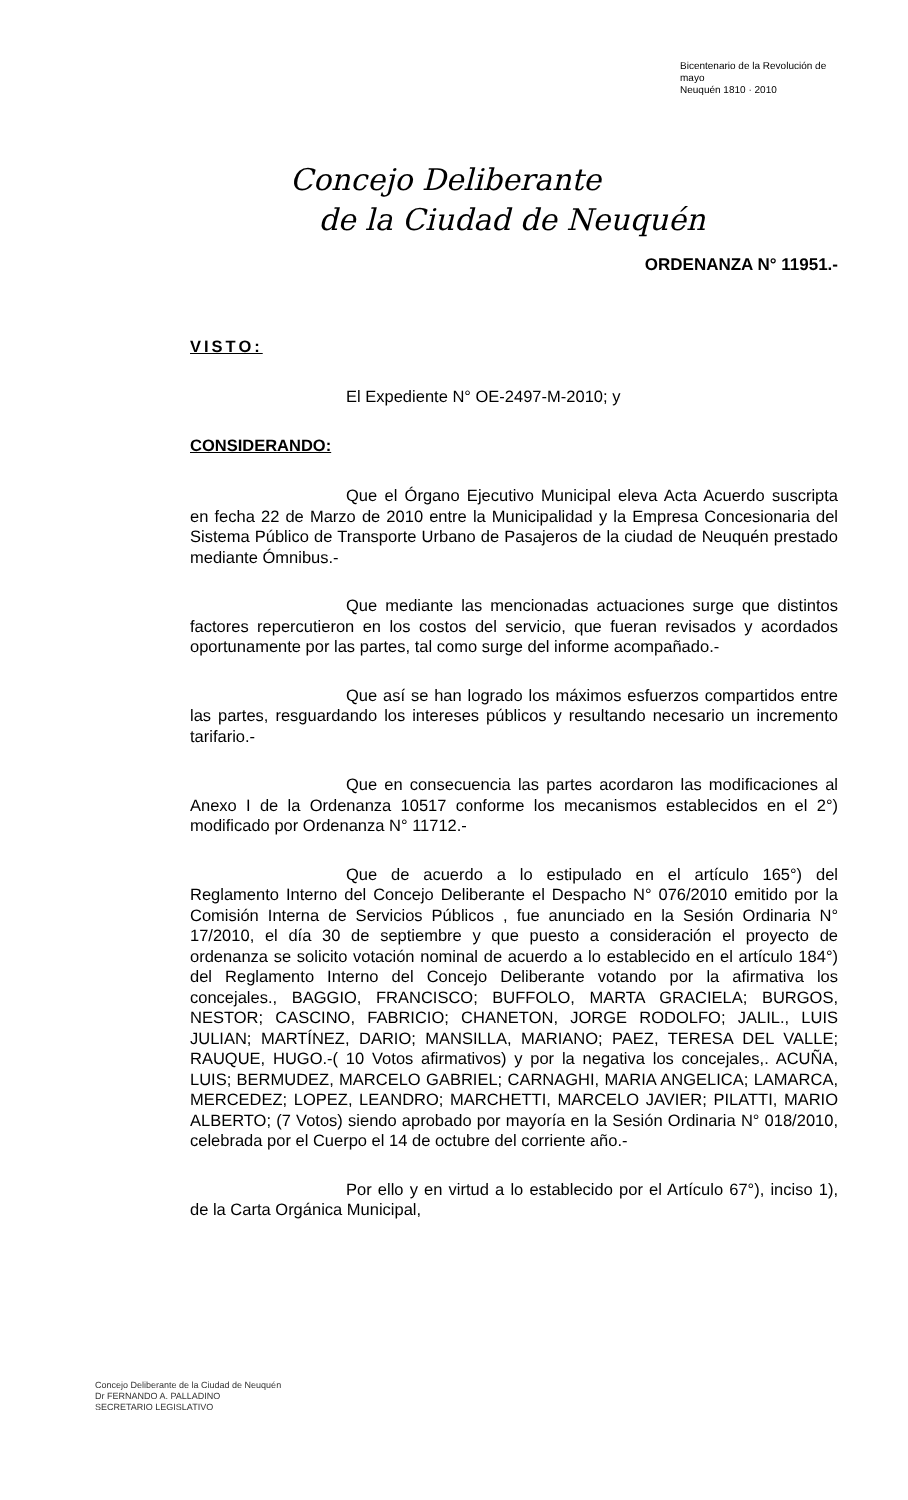Bicentenario de la Revolución de mayo
Neuquén 1810 · 2010
Concejo Deliberante
de la Ciudad de Neuquén
ORDENANZA N° 11951.-
VISTO:
El Expediente N° OE-2497-M-2010; y
CONSIDERANDO:
Que el Órgano Ejecutivo Municipal eleva Acta Acuerdo suscripta en fecha 22 de Marzo de 2010 entre la Municipalidad y la Empresa Concesionaria del Sistema Público de Transporte Urbano de Pasajeros de la ciudad de Neuquén prestado mediante Ómnibus.-
Que mediante las mencionadas actuaciones surge que distintos factores repercutieron en los costos del servicio, que fueran revisados y acordados oportunamente por las partes, tal como surge del informe acompañado.-
Que así se han logrado los máximos esfuerzos compartidos entre las partes, resguardando los intereses públicos y resultando necesario un incremento tarifario.-
Que en consecuencia las partes acordaron las modificaciones al Anexo I de la Ordenanza 10517 conforme los mecanismos establecidos en el 2°) modificado por Ordenanza N° 11712.-
Que de acuerdo a lo estipulado en el artículo 165°) del Reglamento Interno del Concejo Deliberante el Despacho N° 076/2010 emitido por la Comisión Interna de Servicios Públicos , fue anunciado en la Sesión Ordinaria N° 17/2010, el día 30 de septiembre y que puesto a consideración el proyecto de ordenanza se solicito votación nominal de acuerdo a lo establecido en el artículo 184°) del Reglamento Interno del Concejo Deliberante votando por la afirmativa los concejales., BAGGIO, FRANCISCO; BUFFOLO, MARTA GRACIELA; BURGOS, NESTOR; CASCINO, FABRICIO; CHANETON, JORGE RODOLFO; JALIL., LUIS JULIAN; MARTÍNEZ, DARIO; MANSILLA, MARIANO; PAEZ, TERESA DEL VALLE; RAUQUE, HUGO.-( 10 Votos afirmativos) y por la negativa los concejales,. ACUÑA, LUIS; BERMUDEZ, MARCELO GABRIEL; CARNAGHI, MARIA ANGELICA; LAMARCA, MERCEDEZ; LOPEZ, LEANDRO; MARCHETTI, MARCELO JAVIER; PILATTI, MARIO ALBERTO; (7 Votos) siendo aprobado por mayoría en la Sesión Ordinaria N° 018/2010, celebrada por el Cuerpo el 14 de octubre del corriente año.-
Por ello y en virtud a lo establecido por el Artículo 67°), inciso 1), de la Carta Orgánica Municipal,
Concejo Deliberante de la Ciudad de Neuquén
Dr FERNANDO A. PALLADINO
SECRETARIO LEGISLATIVO